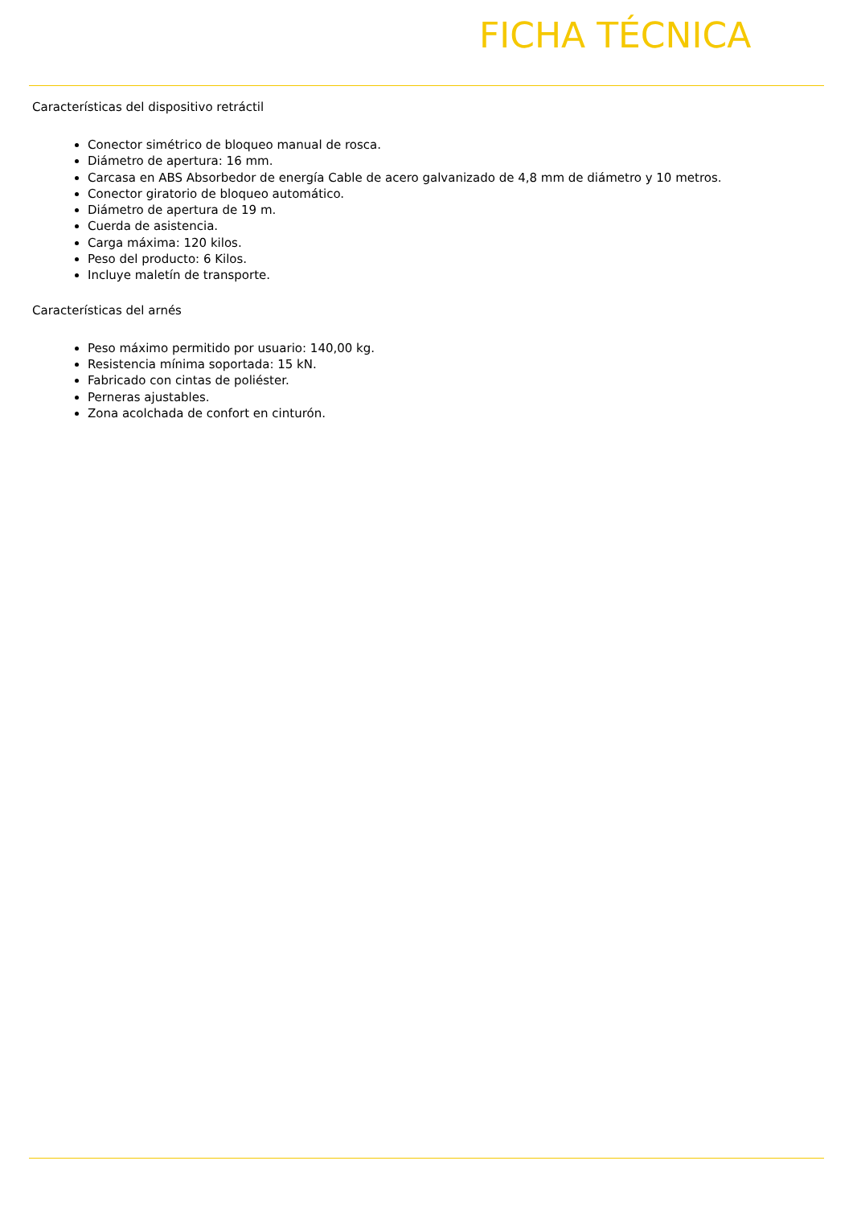FICHA TÉCNICA
Características del dispositivo retráctil
Conector simétrico de bloqueo manual de rosca.
Diámetro de apertura: 16 mm.
Carcasa en ABS Absorbedor de energía Cable de acero galvanizado de 4,8 mm de diámetro y 10 metros.
Conector giratorio de bloqueo automático.
Diámetro de apertura de 19 m.
Cuerda de asistencia.
Carga máxima: 120 kilos.
Peso del producto: 6 Kilos.
Incluye maletín de transporte.
Características del arnés
Peso máximo permitido por usuario: 140,00 kg.
Resistencia mínima soportada: 15 kN.
Fabricado con cintas de poliéster.
Perneras ajustables.
Zona acolchada de confort en cinturón.